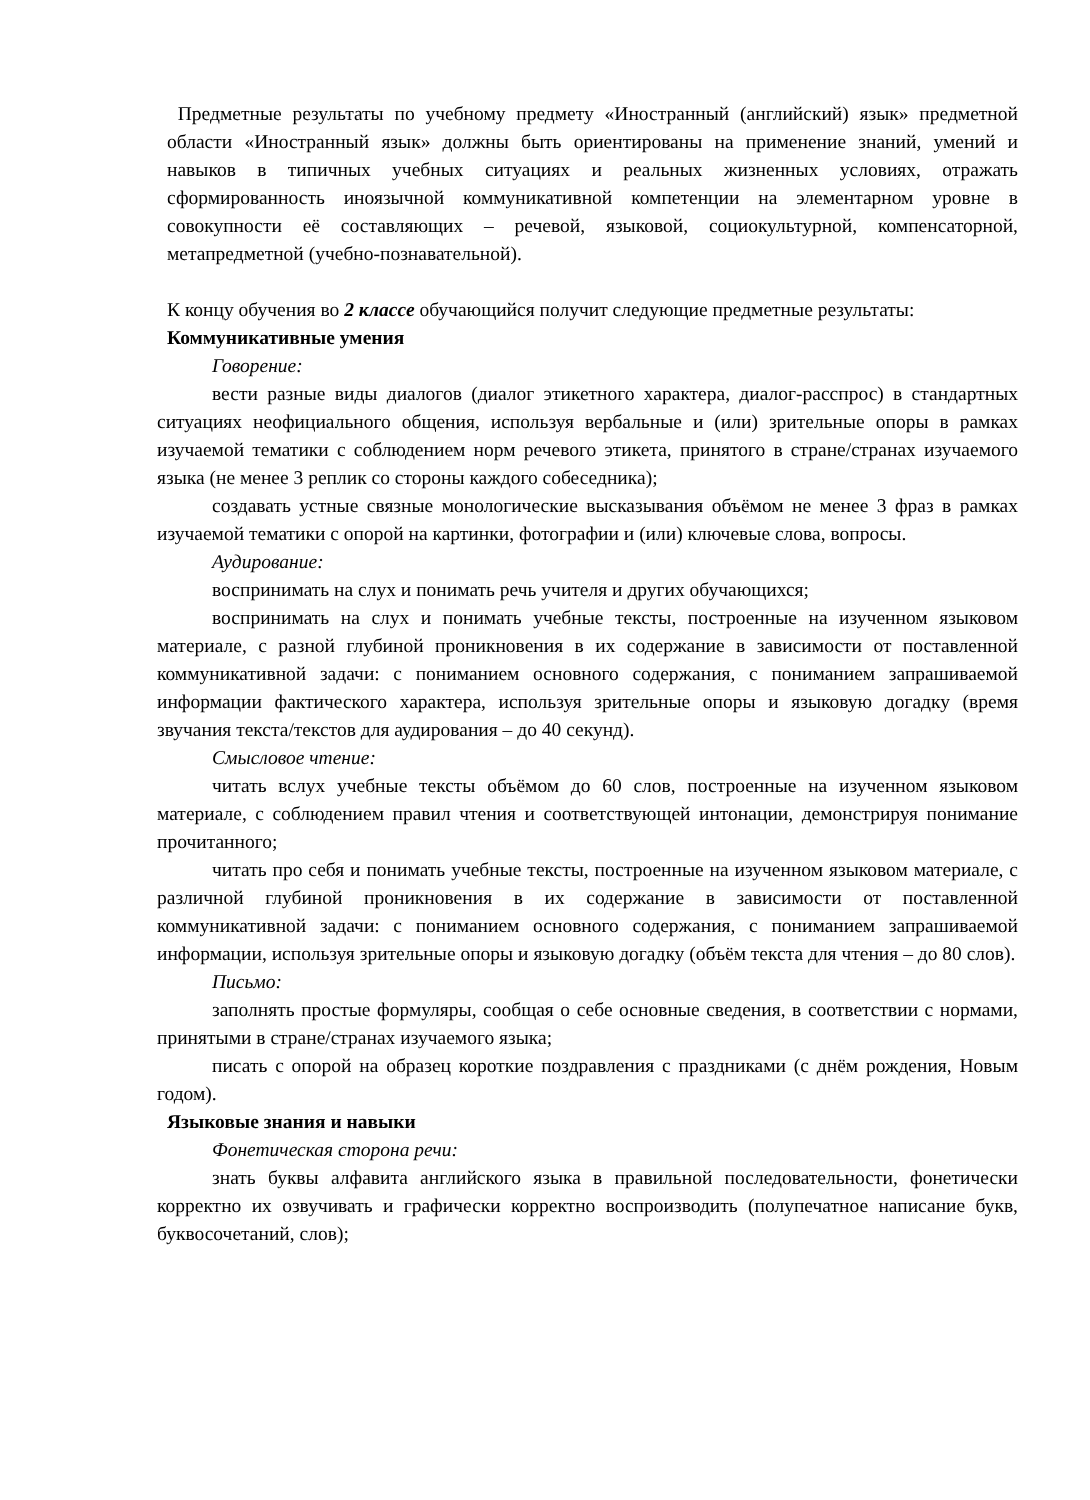Предметные результаты по учебному предмету «Иностранный (английский) язык» предметной области «Иностранный язык» должны быть ориентированы на применение знаний, умений и навыков в типичных учебных ситуациях и реальных жизненных условиях, отражать сформированность иноязычной коммуникативной компетенции на элементарном уровне в совокупности её составляющих – речевой, языковой, социокультурной, компенсаторной, метапредметной (учебно-познавательной).
К концу обучения во 2 классе обучающийся получит следующие предметные результаты:
Коммуникативные умения
Говорение:
вести разные виды диалогов (диалог этикетного характера, диалог-расспрос) в стандартных ситуациях неофициального общения, используя вербальные и (или) зрительные опоры в рамках изучаемой тематики с соблюдением норм речевого этикета, принятого в стране/странах изучаемого языка (не менее 3 реплик со стороны каждого собеседника);
создавать устные связные монологические высказывания объёмом не менее 3 фраз в рамках изучаемой тематики с опорой на картинки, фотографии и (или) ключевые слова, вопросы.
Аудирование:
воспринимать на слух и понимать речь учителя и других обучающихся;
воспринимать на слух и понимать учебные тексты, построенные на изученном языковом материале, с разной глубиной проникновения в их содержание в зависимости от поставленной коммуникативной задачи: с пониманием основного содержания, с пониманием запрашиваемой информации фактического характера, используя зрительные опоры и языковую догадку (время звучания текста/текстов для аудирования – до 40 секунд).
Смысловое чтение:
читать вслух учебные тексты объёмом до 60 слов, построенные на изученном языковом материале, с соблюдением правил чтения и соответствующей интонации, демонстрируя понимание прочитанного;
читать про себя и понимать учебные тексты, построенные на изученном языковом материале, с различной глубиной проникновения в их содержание в зависимости от поставленной коммуникативной задачи: с пониманием основного содержания, с пониманием запрашиваемой информации, используя зрительные опоры и языковую догадку (объём текста для чтения – до 80 слов).
Письмо:
заполнять простые формуляры, сообщая о себе основные сведения, в соответствии с нормами, принятыми в стране/странах изучаемого языка;
писать с опорой на образец короткие поздравления с праздниками (с днём рождения, Новым годом).
Языковые знания и навыки
Фонетическая сторона речи:
знать буквы алфавита английского языка в правильной последовательности, фонетически корректно их озвучивать и графически корректно воспроизводить (полупечатное написание букв, буквосочетаний, слов);